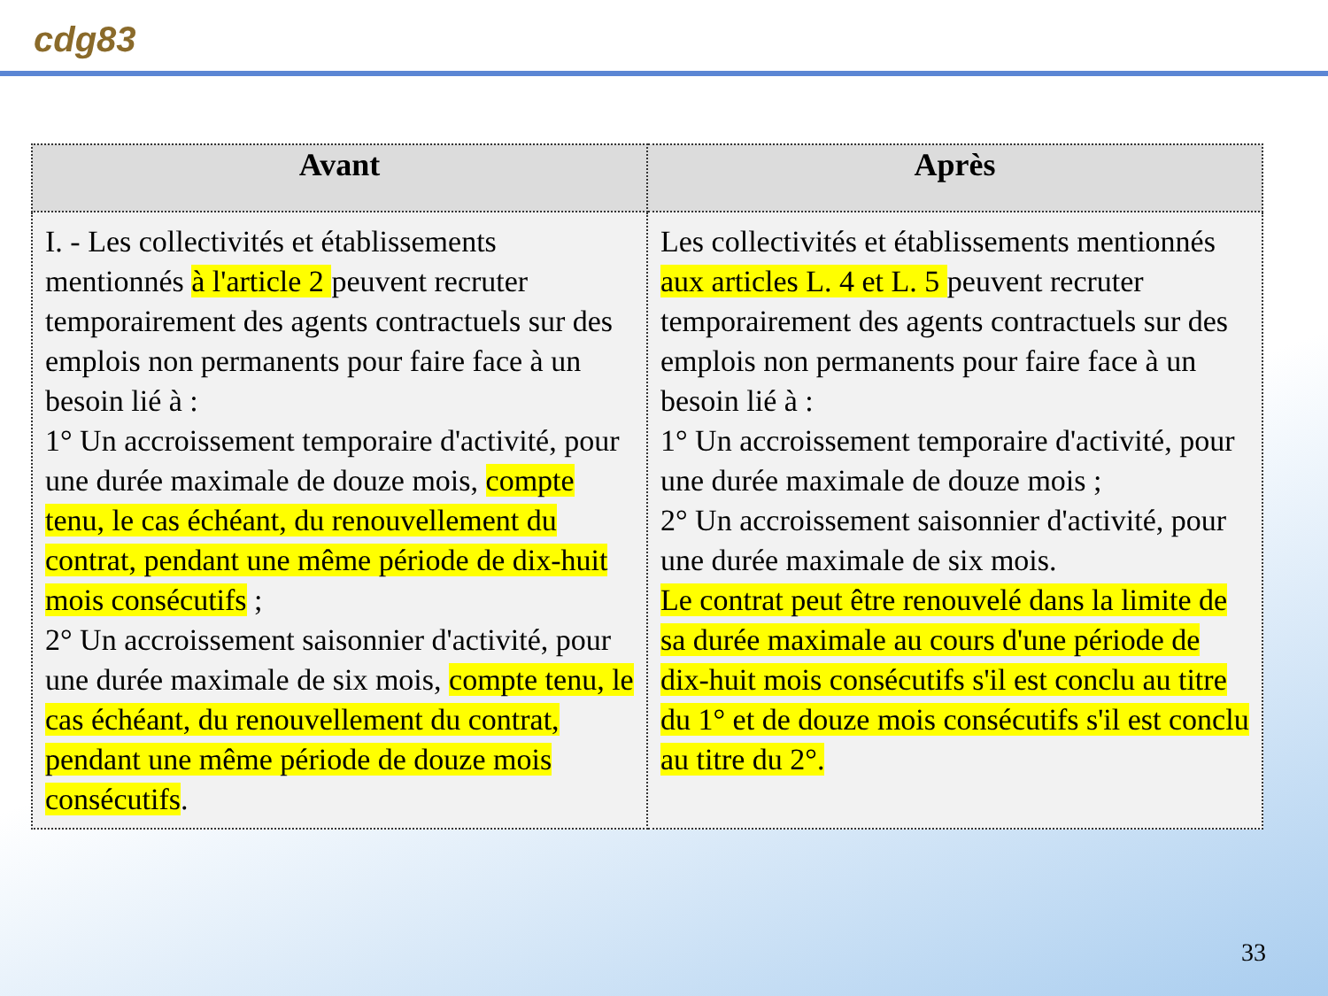cdg83
| Avant | Après |
| --- | --- |
| I. - Les collectivités et établissements mentionnés à l'article 2 peuvent recruter temporairement des agents contractuels sur des emplois non permanents pour faire face à un besoin lié à : 1° Un accroissement temporaire d'activité, pour une durée maximale de douze mois, compte tenu, le cas échéant, du renouvellement du contrat, pendant une même période de dix-huit mois consécutifs ; 2° Un accroissement saisonnier d'activité, pour une durée maximale de six mois, compte tenu, le cas échéant, du renouvellement du contrat, pendant une même période de douze mois consécutifs . | Les collectivités et établissements mentionnés aux articles L. 4 et L. 5 peuvent recruter temporairement des agents contractuels sur des emplois non permanents pour faire face à un besoin lié à : 1° Un accroissement temporaire d'activité, pour une durée maximale de douze mois ; 2° Un accroissement saisonnier d'activité, pour une durée maximale de six mois. Le contrat peut être renouvelé dans la limite de sa durée maximale au cours d'une période de dix-huit mois consécutifs s'il est conclu au titre du 1° et de douze mois consécutifs s'il est conclu au titre du 2°. |
33